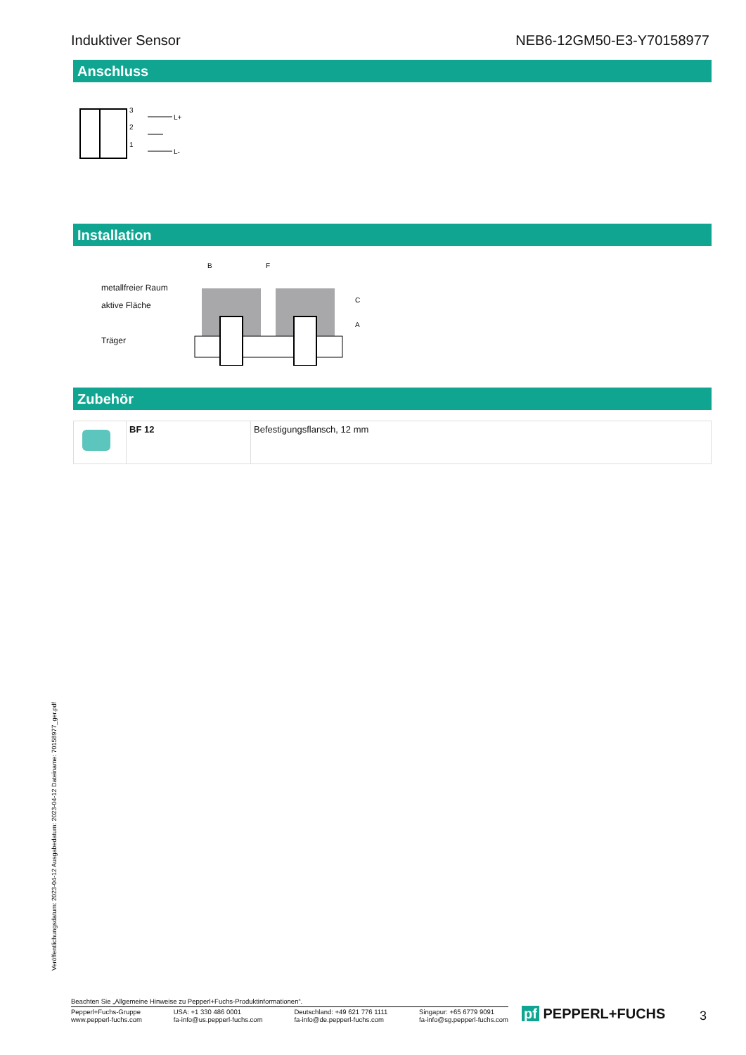Induktiver Sensor NEB6-12GM50-E3-Y70158977
Anschluss
3
2
1
L+
L-
Installation
metallfreier Raum
aktive Fläche
Träger
B
F
C
A
Zubehör
| | BF 12 | Befestigungsflansch, 12 mm |
Veröffentlichungsdatum: 2023-04-12 Ausgabedatum: 2023-04-12 Dateiname: 70158977_ger.pdf
Beachten Sie „Allgemeine Hinweise zu Pepperl+Fuchs-Produktinformationen“.
Pepperl+Fuchs-Gruppe
www.pepperl-fuchs.com USA: +1 330 486 0001
fa-info@us.pepperl-fuchs.com Deutschland: +49 621 776 1111
fa-info@de.pepperl-fuchs.com Singapur: +65 6779 9091
fa-info@sg.pepperl-fuchs.com
pf PEPPERL+FUCHS 3